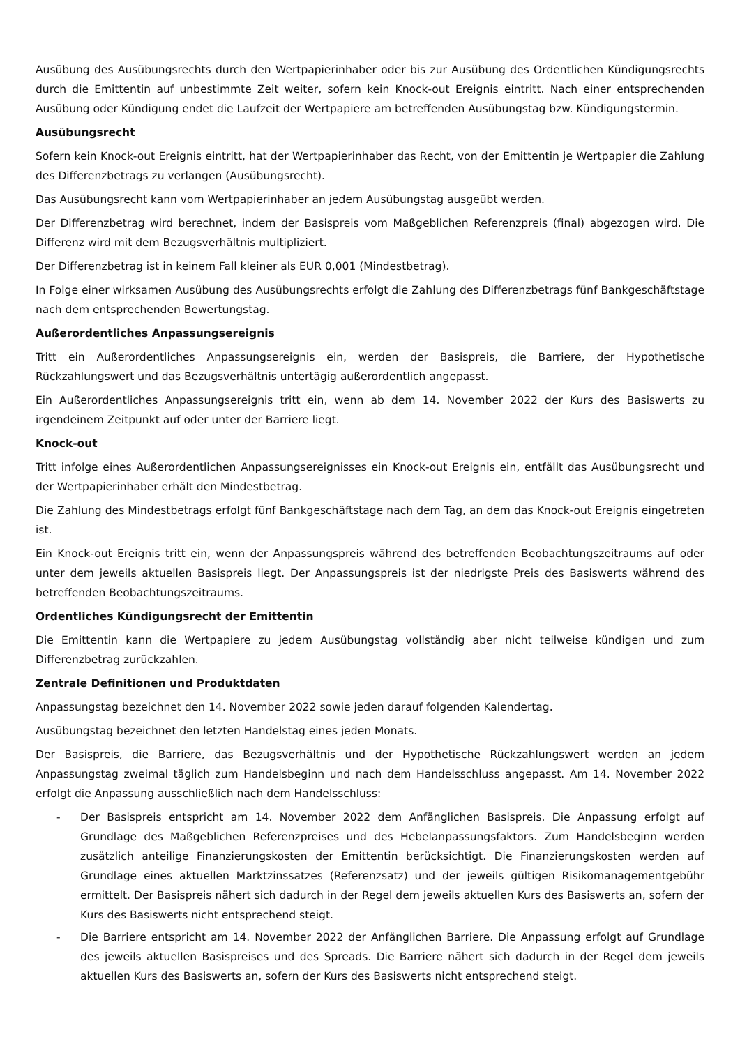Ausübung des Ausübungsrechts durch den Wertpapierinhaber oder bis zur Ausübung des Ordentlichen Kündigungsrechts durch die Emittentin auf unbestimmte Zeit weiter, sofern kein Knock-out Ereignis eintritt. Nach einer entsprechenden Ausübung oder Kündigung endet die Laufzeit der Wertpapiere am betreffenden Ausübungstag bzw. Kündigungstermin.
Ausübungsrecht
Sofern kein Knock-out Ereignis eintritt, hat der Wertpapierinhaber das Recht, von der Emittentin je Wertpapier die Zahlung des Differenzbetrags zu verlangen (Ausübungsrecht).
Das Ausübungsrecht kann vom Wertpapierinhaber an jedem Ausübungstag ausgeübt werden.
Der Differenzbetrag wird berechnet, indem der Basispreis vom Maßgeblichen Referenzpreis (final) abgezogen wird. Die Differenz wird mit dem Bezugsverhältnis multipliziert.
Der Differenzbetrag ist in keinem Fall kleiner als EUR 0,001 (Mindestbetrag).
In Folge einer wirksamen Ausübung des Ausübungsrechts erfolgt die Zahlung des Differenzbetrags fünf Bankgeschäftstage nach dem entsprechenden Bewertungstag.
Außerordentliches Anpassungsereignis
Tritt ein Außerordentliches Anpassungsereignis ein, werden der Basispreis, die Barriere, der Hypothetische Rückzahlungswert und das Bezugsverhältnis untertägig außerordentlich angepasst.
Ein Außerordentliches Anpassungsereignis tritt ein, wenn ab dem 14. November 2022 der Kurs des Basiswerts zu irgendeinem Zeitpunkt auf oder unter der Barriere liegt.
Knock-out
Tritt infolge eines Außerordentlichen Anpassungsereignisses ein Knock-out Ereignis ein, entfällt das Ausübungsrecht und der Wertpapierinhaber erhält den Mindestbetrag.
Die Zahlung des Mindestbetrags erfolgt fünf Bankgeschäftstage nach dem Tag, an dem das Knock-out Ereignis eingetreten ist.
Ein Knock-out Ereignis tritt ein, wenn der Anpassungspreis während des betreffenden Beobachtungszeitraums auf oder unter dem jeweils aktuellen Basispreis liegt. Der Anpassungspreis ist der niedrigste Preis des Basiswerts während des betreffenden Beobachtungszeitraums.
Ordentliches Kündigungsrecht der Emittentin
Die Emittentin kann die Wertpapiere zu jedem Ausübungstag vollständig aber nicht teilweise kündigen und zum Differenzbetrag zurückzahlen.
Zentrale Definitionen und Produktdaten
Anpassungstag bezeichnet den 14. November 2022 sowie jeden darauf folgenden Kalendertag.
Ausübungstag bezeichnet den letzten Handelstag eines jeden Monats.
Der Basispreis, die Barriere, das Bezugsverhältnis und der Hypothetische Rückzahlungswert werden an jedem Anpassungstag zweimal täglich zum Handelsbeginn und nach dem Handelsschluss angepasst. Am 14. November 2022 erfolgt die Anpassung ausschließlich nach dem Handelsschluss:
- Der Basispreis entspricht am 14. November 2022 dem Anfänglichen Basispreis. Die Anpassung erfolgt auf Grundlage des Maßgeblichen Referenzpreises und des Hebelanpassungsfaktors. Zum Handelsbeginn werden zusätzlich anteilige Finanzierungskosten der Emittentin berücksichtigt. Die Finanzierungskosten werden auf Grundlage eines aktuellen Marktzinssatzes (Referenzsatz) und der jeweils gültigen Risikomanagementgebühr ermittelt. Der Basispreis nähert sich dadurch in der Regel dem jeweils aktuellen Kurs des Basiswerts an, sofern der Kurs des Basiswerts nicht entsprechend steigt.
- Die Barriere entspricht am 14. November 2022 der Anfänglichen Barriere. Die Anpassung erfolgt auf Grundlage des jeweils aktuellen Basispreises und des Spreads. Die Barriere nähert sich dadurch in der Regel dem jeweils aktuellen Kurs des Basiswerts an, sofern der Kurs des Basiswerts nicht entsprechend steigt.